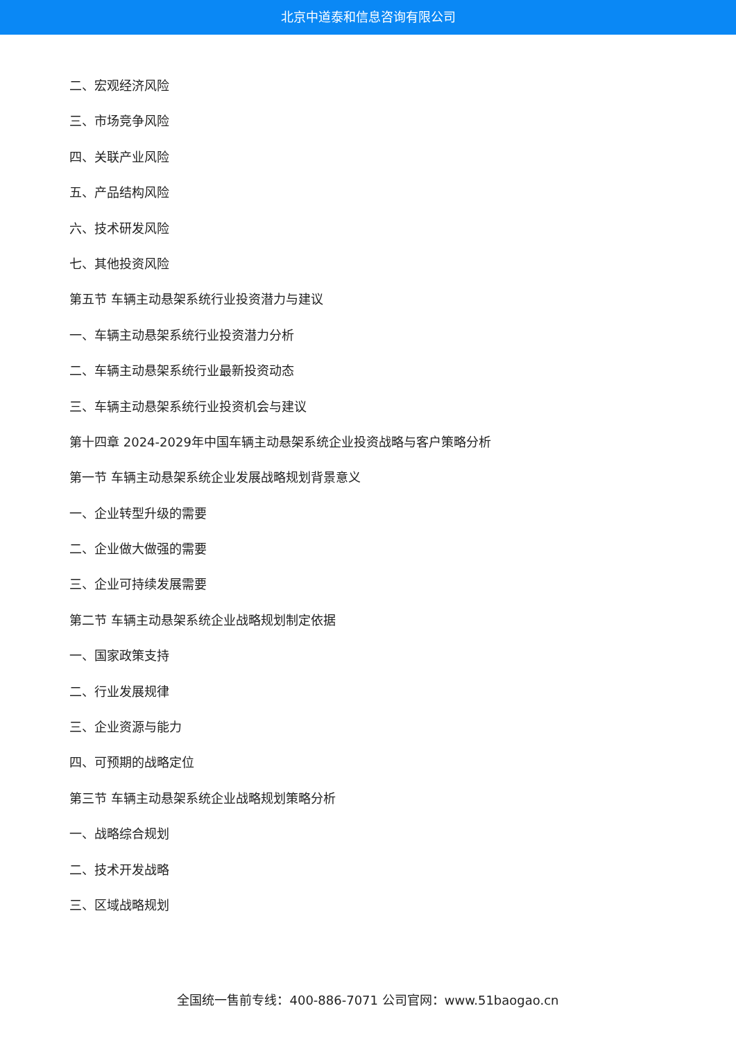北京中道泰和信息咨询有限公司
二、宏观经济风险
三、市场竞争风险
四、关联产业风险
五、产品结构风险
六、技术研发风险
七、其他投资风险
第五节 车辆主动悬架系统行业投资潜力与建议
一、车辆主动悬架系统行业投资潜力分析
二、车辆主动悬架系统行业最新投资动态
三、车辆主动悬架系统行业投资机会与建议
第十四章 2024-2029年中国车辆主动悬架系统企业投资战略与客户策略分析
第一节 车辆主动悬架系统企业发展战略规划背景意义
一、企业转型升级的需要
二、企业做大做强的需要
三、企业可持续发展需要
第二节 车辆主动悬架系统企业战略规划制定依据
一、国家政策支持
二、行业发展规律
三、企业资源与能力
四、可预期的战略定位
第三节 车辆主动悬架系统企业战略规划策略分析
一、战略综合规划
二、技术开发战略
三、区域战略规划
全国统一售前专线：400-886-7071 公司官网：www.51baogao.cn